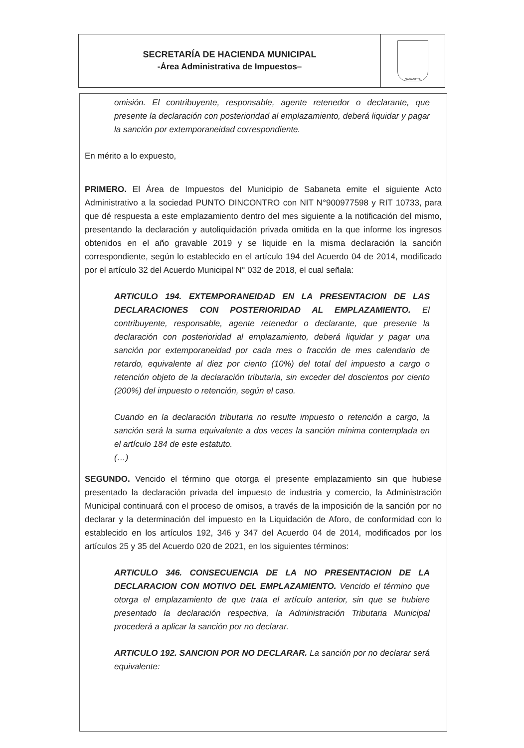SECRETARÍA DE HACIENDA MUNICIPAL
-Área Administrativa de Impuestos–
SABANETA
omisión. El contribuyente, responsable, agente retenedor o declarante, que presente la declaración con posterioridad al emplazamiento, deberá liquidar y pagar la sanción por extemporaneidad correspondiente.
En mérito a lo expuesto,
PRIMERO. El Área de Impuestos del Municipio de Sabaneta emite el siguiente Acto Administrativo a la sociedad PUNTO DINCONTRO con NIT N°900977598 y RIT 10733, para que dé respuesta a este emplazamiento dentro del mes siguiente a la notificación del mismo, presentando la declaración y autoliquidación privada omitida en la que informe los ingresos obtenidos en el año gravable 2019 y se liquide en la misma declaración la sanción correspondiente, según lo establecido en el artículo 194 del Acuerdo 04 de 2014, modificado por el artículo 32 del Acuerdo Municipal N° 032 de 2018, el cual señala:
ARTICULO 194. EXTEMPORANEIDAD EN LA PRESENTACION DE LAS DECLARACIONES CON POSTERIORIDAD AL EMPLAZAMIENTO. El contribuyente, responsable, agente retenedor o declarante, que presente la declaración con posterioridad al emplazamiento, deberá liquidar y pagar una sanción por extemporaneidad por cada mes o fracción de mes calendario de retardo, equivalente al diez por ciento (10%) del total del impuesto a cargo o retención objeto de la declaración tributaria, sin exceder del doscientos por ciento (200%) del impuesto o retención, según el caso.
Cuando en la declaración tributaria no resulte impuesto o retención a cargo, la sanción será la suma equivalente a dos veces la sanción mínima contemplada en el artículo 184 de este estatuto.
(…)
SEGUNDO. Vencido el término que otorga el presente emplazamiento sin que hubiese presentado la declaración privada del impuesto de industria y comercio, la Administración Municipal continuará con el proceso de omisos, a través de la imposición de la sanción por no declarar y la determinación del impuesto en la Liquidación de Aforo, de conformidad con lo establecido en los artículos 192, 346 y 347 del Acuerdo 04 de 2014, modificados por los artículos 25 y 35 del Acuerdo 020 de 2021, en los siguientes términos:
ARTICULO 346. CONSECUENCIA DE LA NO PRESENTACION DE LA DECLARACION CON MOTIVO DEL EMPLAZAMIENTO. Vencido el término que otorga el emplazamiento de que trata el artículo anterior, sin que se hubiere presentado la declaración respectiva, la Administración Tributaria Municipal procederá a aplicar la sanción por no declarar.
ARTICULO 192. SANCION POR NO DECLARAR. La sanción por no declarar será equivalente: